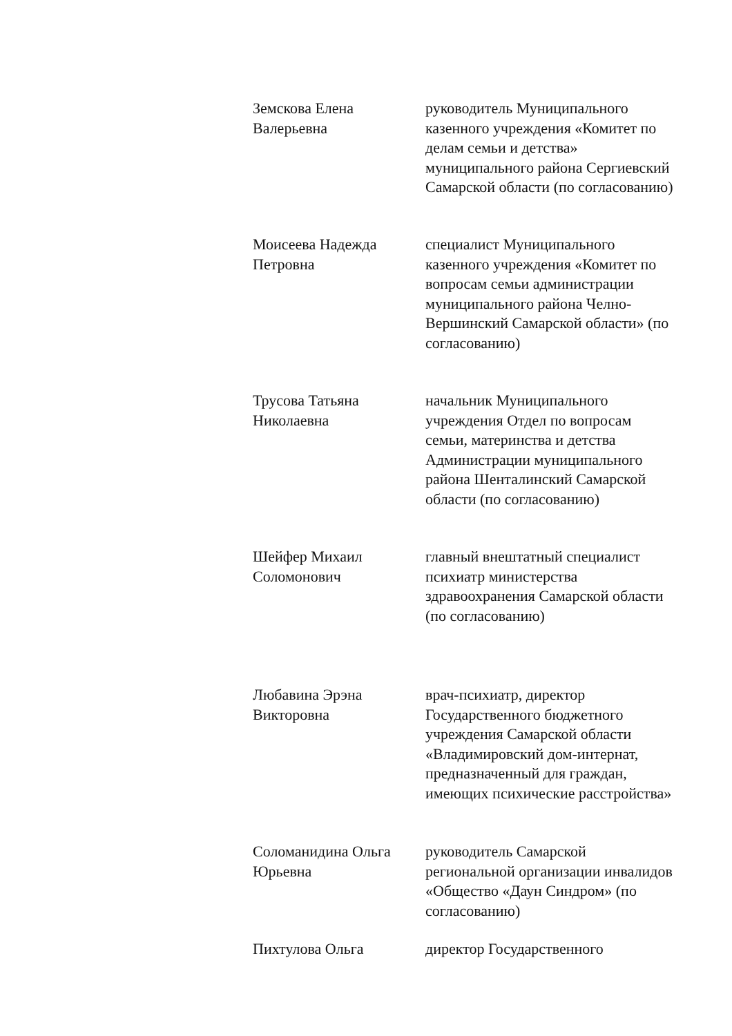Земскова Елена
Валерьевна
руководитель Муниципального казенного учреждения «Комитет по делам семьи и детства» муниципального района Сергиевский Самарской области (по согласованию)
Моисеева Надежда
Петровна
специалист Муниципального казенного учреждения «Комитет по вопросам семьи администрации муниципального района Челно-Вершинский Самарской области» (по согласованию)
Трусова Татьяна
Николаевна
начальник Муниципального учреждения Отдел по вопросам семьи, материнства и детства Администрации муниципального района Шенталинский Самарской области (по согласованию)
Шейфер Михаил
Соломонович
главный внештатный специалист психиатр министерства здравоохранения Самарской области
(по согласованию)
Любавина Эрэна
Викторовна
врач-психиатр, директор Государственного бюджетного учреждения Самарской области «Владимировский дом-интернат, предназначенный для граждан, имеющих психические расстройства»
Соломанидина Ольга
Юрьевна
руководитель Самарской региональной организации инвалидов «Общество «Даун Синдром» (по согласованию)
Пихтулова Ольга директор Государственного